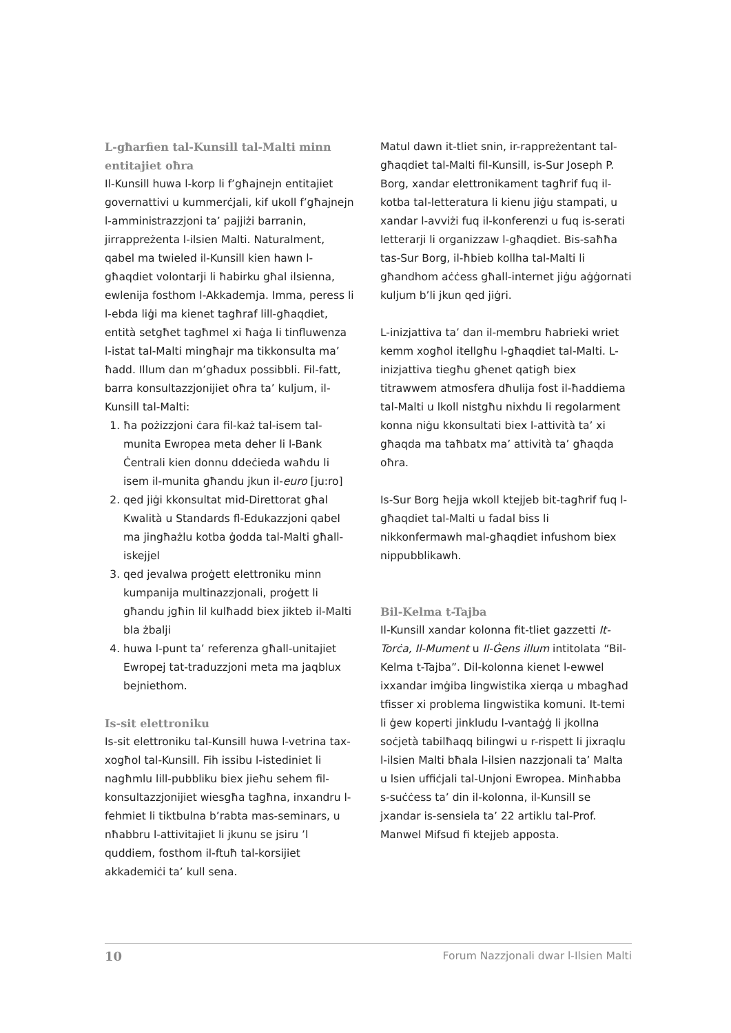L-għarfien tal-Kunsill tal-Malti minn entitajiet oħra
Il-Kunsill huwa l-korp li f’għajnejn entitajiet governattivi u kummerċjali, kif ukoll f’għajnejn l-amministrazzjoni ta’ pajjiżi barranin, jirrappreżenta l-ilsien Malti. Naturalment, qabel ma twieled il-Kunsill kien hawn l-għaqdiet volontarji li ħabirku għal ilsienna, ewlenija fosthom l-Akkademja. Imma, peress li l-ebda liġi ma kienet tagħraf lill-għaqdiet, entità setgħet tagħmel xi ħaġa li tinfluwenza l-istat tal-Malti mingħajr ma tikkonsulta ma’ ħadd. Illum dan m’għadux possibbli. Fil-fatt, barra konsultazzjonijiet oħra ta’ kuljum, il-Kunsill tal-Malti:
1. ħa pożizzjoni ċara fil-każ tal-isem tal-munita Ewropea meta deher li l-Bank Ċentrali kien donnu ddeċieda waħdu li isem il-munita għandu jkun il-euro [ju:ro]
2. qed jiġi kkonsultat mid-Direttorat għal Kwalità u Standards fl-Edukazzjoni qabel ma jingħażlu kotba ġodda tal-Malti għall-iskejjel
3. qed jevalwa proġett elettroniku minn kumpanija multinazzjonali, proġett li għandu jgħin lil kulħadd biex jikteb il-Malti bla żbalji
4. huwa l-punt ta’ referenza għall-unitajiet Ewropej tat-traduzzjoni meta ma jaqblux bejniethom.
Is-sit elettroniku
Is-sit elettroniku tal-Kunsill huwa l-vetrina tax-xogħol tal-Kunsill. Fih issibu l-istediniet li nagħmlu lill-pubbliku biex jieħu sehem fil-konsultazzjonijiet wiesgħa tagħna, inxandru l-fehmiet li tiktbulna b’rabta mas-seminars, u nħabbru l-attivitajiet li jkunu se jsiru ’l quddiem, fosthom il-ftuħ tal-korsijiet akkademiċi ta’ kull sena.
Matul dawn it-tliet snin, ir-rappreżentant tal-għaqdiet tal-Malti fil-Kunsill, is-Sur Joseph P. Borg, xandar elettronikament tagħrif fuq il-kotba tal-letteratura li kienu jiġu stampati, u xandar l-avviżi fuq il-konferenzi u fuq is-serati letterarji li organizzaw l-għaqdiet. Bis-saħħa tas-Sur Borg, il-ħbieb kollha tal-Malti li għandhom aċċess għall-internet jiġu aġġornati kuljum b’li jkun qed jiġri.
L-inizjattiva ta’ dan il-membru ħabrieki wriet kemm xogħol itellgħu l-għaqdiet tal-Malti. L-inizjattiva tiegħu għenet qatigħ biex titrawwem atmosfera dħulija fost il-ħaddiema tal-Malti u lkoll nistgħu nixhdu li regolarment konna niġu kkonsultati biex l-attività ta’ xi għaqda ma taħbatx ma’ attività ta’ għaqda oħra.
Is-Sur Borg ħejja wkoll ktejjeb bit-tagħrif fuq l-għaqdiet tal-Malti u fadal biss li nikkonfermawh mal-għaqdiet infushom biex nippubblikawh.
Bil-Kelma t-Tajba
Il-Kunsill xandar kolonna fit-tliet gazzetti It-Torċa, Il-Mument u Il-Ġens illum intitolata “Bil-Kelma t-Tajba”. Dil-kolonna kienet l-ewwel ixxandar imġiba lingwistika xierqa u mbagħad tfisser xi problema lingwistika komuni. It-temi li ġew koperti jinkludu l-vantaġġ li jkollna soċjetà tabilħaqq bilingwi u r-rispett li jixraqlu l-ilsien Malti bħala l-ilsien nazzjonali ta’ Malta u lsien uffiċjali tal-Unjoni Ewropea. Minħabba s-suċċess ta’ din il-kolonna, il-Kunsill se jxandar is-sensiela ta’ 22 artiklu tal-Prof. Manwel Mifsud fi ktejjeb apposta.
10 Forum Nazzjonali dwar l-Ilsien Malti